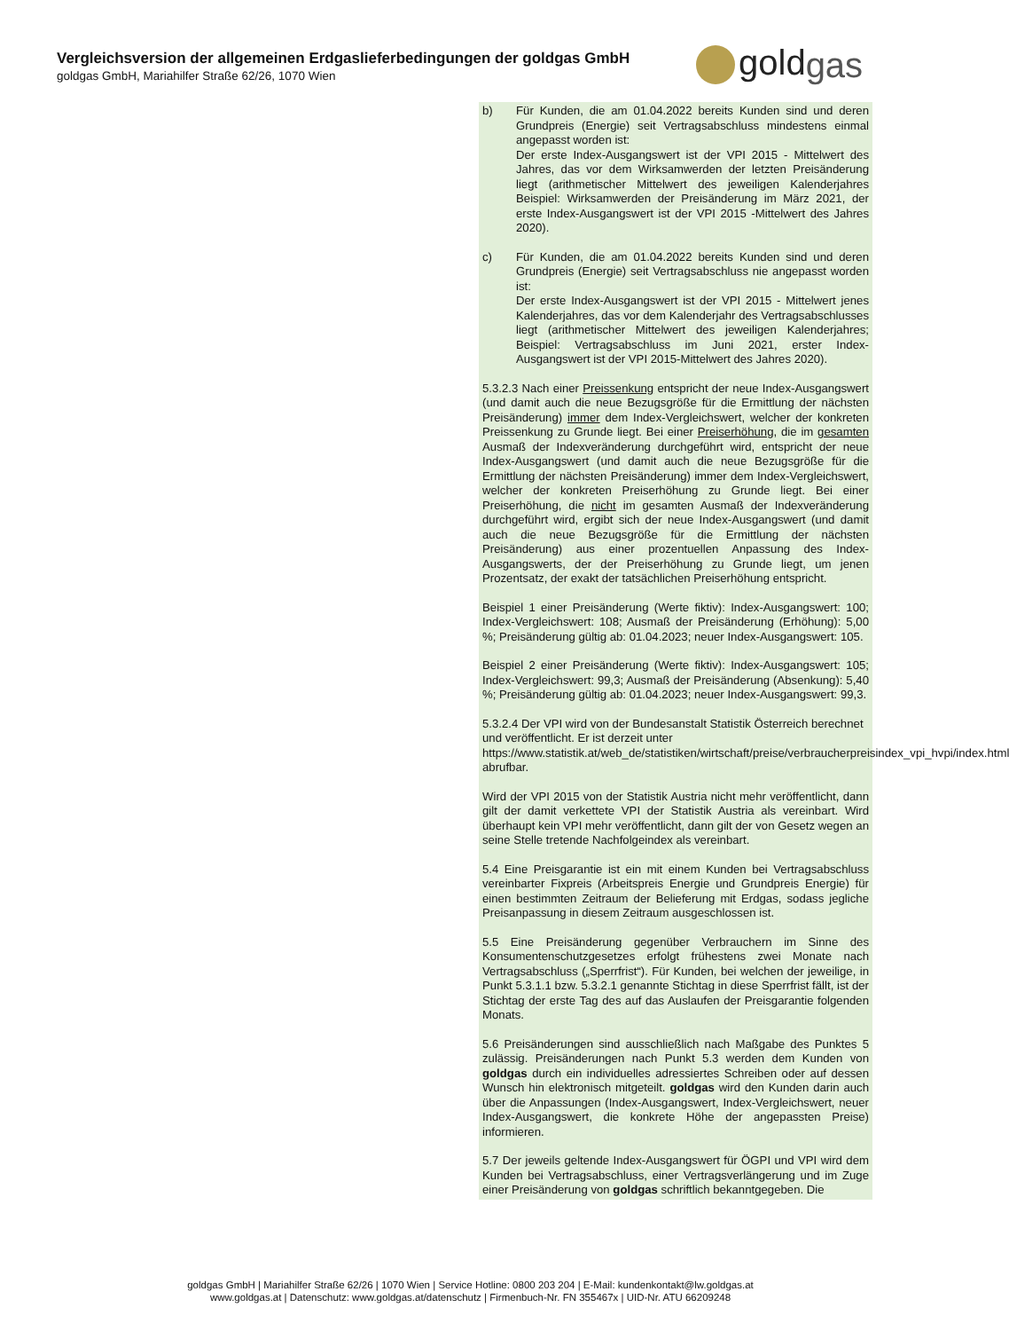Vergleichsversion der allgemeinen Erdgaslieferbedingungen der goldgas GmbH
goldgas GmbH, Mariahilfer Straße 62/26, 1070 Wien
goldgas
b) Für Kunden, die am 01.04.2022 bereits Kunden sind und deren Grundpreis (Energie) seit Vertragsabschluss mindestens einmal angepasst worden ist:
Der erste Index-Ausgangswert ist der VPI 2015 - Mittelwert des Jahres, das vor dem Wirksamwerden der letzten Preisänderung liegt (arithmetischer Mittelwert des jeweiligen Kalenderjahres Beispiel: Wirksamwerden der Preisänderung im März 2021, der erste Index-Ausgangswert ist der VPI 2015 -Mittelwert des Jahres 2020).
c) Für Kunden, die am 01.04.2022 bereits Kunden sind und deren Grundpreis (Energie) seit Vertragsabschluss nie angepasst worden ist:
Der erste Index-Ausgangswert ist der VPI 2015 - Mittelwert jenes Kalenderjahres, das vor dem Kalenderjahr des Vertragsabschlusses liegt (arithmetischer Mittelwert des jeweiligen Kalenderjahres; Beispiel: Vertragsabschluss im Juni 2021, erster Index-Ausgangswert ist der VPI 2015-Mittelwert des Jahres 2020).
5.3.2.3 Nach einer Preissenkung entspricht der neue Index-Ausgangswert (und damit auch die neue Bezugsgröße für die Ermittlung der nächsten Preisänderung) immer dem Index-Vergleichswert, welcher der konkreten Preissenkung zu Grunde liegt. Bei einer Preiserhöhung, die im gesamten Ausmaß der Indexveränderung durchgeführt wird, entspricht der neue Index-Ausgangswert (und damit auch die neue Bezugsgröße für die Ermittlung der nächsten Preisänderung) immer dem Index-Vergleichswert, welcher der konkreten Preiserhöhung zu Grunde liegt. Bei einer Preiserhöhung, die nicht im gesamten Ausmaß der Indexveränderung durchgeführt wird, ergibt sich der neue Index-Ausgangswert (und damit auch die neue Bezugsgröße für die Ermittlung der nächsten Preisänderung) aus einer prozentuellen Anpassung des Index-Ausgangswerts, der der Preiserhöhung zu Grunde liegt, um jenen Prozentsatz, der exakt der tatsächlichen Preiserhöhung entspricht.
Beispiel 1 einer Preisänderung (Werte fiktiv): Index-Ausgangswert: 100; Index-Vergleichswert: 108; Ausmaß der Preisänderung (Erhöhung): 5,00 %; Preisänderung gültig ab: 01.04.2023; neuer Index-Ausgangswert: 105.
Beispiel 2 einer Preisänderung (Werte fiktiv): Index-Ausgangswert: 105; Index-Vergleichswert: 99,3; Ausmaß der Preisänderung (Absenkung): 5,40 %; Preisänderung gültig ab: 01.04.2023; neuer Index-Ausgangswert: 99,3.
5.3.2.4 Der VPI wird von der Bundesanstalt Statistik Österreich berechnet und veröffentlicht. Er ist derzeit unter https://www.statistik.at/web_de/statistiken/wirtschaft/preise/verbraucherpreisindex_vpi_hvpi/index.html abrufbar.
Wird der VPI 2015 von der Statistik Austria nicht mehr veröffentlicht, dann gilt der damit verkettete VPI der Statistik Austria als vereinbart. Wird überhaupt kein VPI mehr veröffentlicht, dann gilt der von Gesetz wegen an seine Stelle tretende Nachfolgeindex als vereinbart.
5.4 Eine Preisgarantie ist ein mit einem Kunden bei Vertragsabschluss vereinbarter Fixpreis (Arbeitspreis Energie und Grundpreis Energie) für einen bestimmten Zeitraum der Belieferung mit Erdgas, sodass jegliche Preisanpassung in diesem Zeitraum ausgeschlossen ist.
5.5 Eine Preisänderung gegenüber Verbrauchern im Sinne des Konsumentenschutzgesetzes erfolgt frühestens zwei Monate nach Vertragsabschluss („Sperrfrist“). Für Kunden, bei welchen der jeweilige, in Punkt 5.3.1.1 bzw. 5.3.2.1 genannte Stichtag in diese Sperrfrist fällt, ist der Stichtag der erste Tag des auf das Auslaufen der Preisgarantie folgenden Monats.
5.6 Preisänderungen sind ausschließlich nach Maßgabe des Punktes 5 zulässig. Preisänderungen nach Punkt 5.3 werden dem Kunden von goldgas durch ein individuelles adressiertes Schreiben oder auf dessen Wunsch hin elektronisch mitgeteilt. goldgas wird den Kunden darin auch über die Anpassungen (Index-Ausgangswert, Index-Vergleichswert, neuer Index-Ausgangswert, die konkrete Höhe der angepassten Preise) informieren.
5.7 Der jeweils geltende Index-Ausgangswert für ÖGPI und VPI wird dem Kunden bei Vertragsabschluss, einer Vertragsverlängerung und im Zuge einer Preisänderung von goldgas schriftlich bekanntgegeben. Die
goldgas GmbH | Mariahilfer Straße 62/26 | 1070 Wien | Service Hotline: 0800 203 204 | E-Mail: kundenkontakt@lw.goldgas.at
www.goldgas.at | Datenschutz: www.goldgas.at/datenschutz | Firmenbuch-Nr. FN 355467x | UID-Nr. ATU 66209248